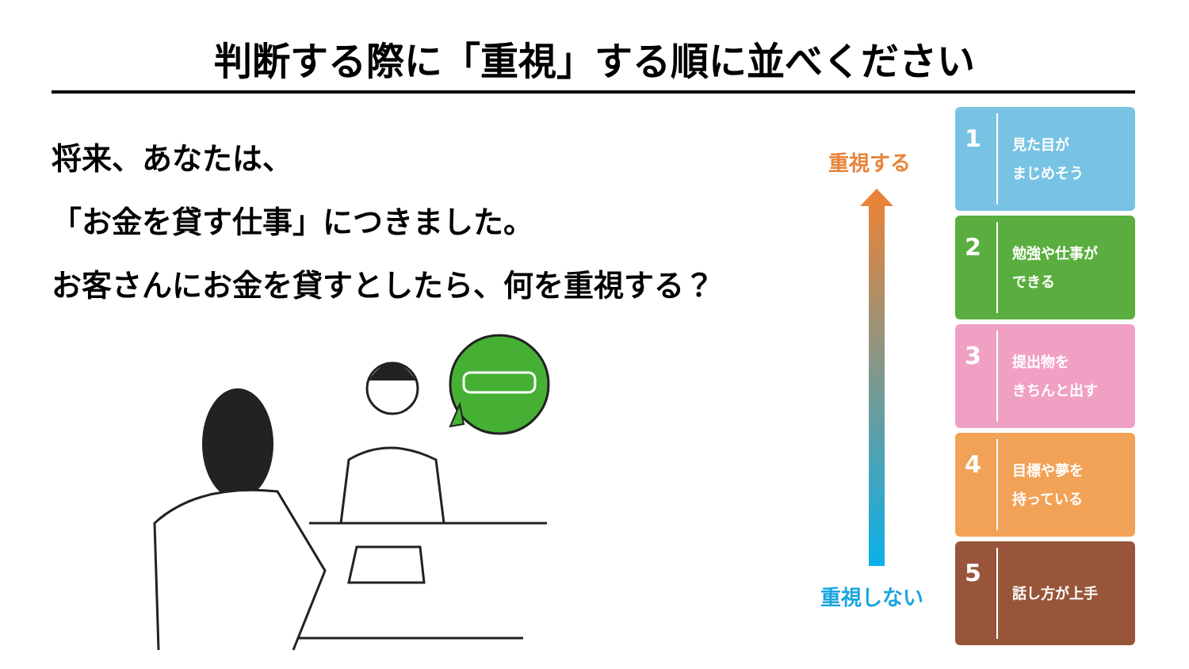判断する際に「重視」する順に並べください
将来、あなたは、
「お金を貸す仕事」につきました。
お客さんにお金を貸すとしたら、何を重視する？
重視する
重視しない
1
見た目が
まじめそう
2
勉強や仕事が
できる
3
提出物を
きちんと出す
4
目標や夢を
持っている
5
話し方が上手